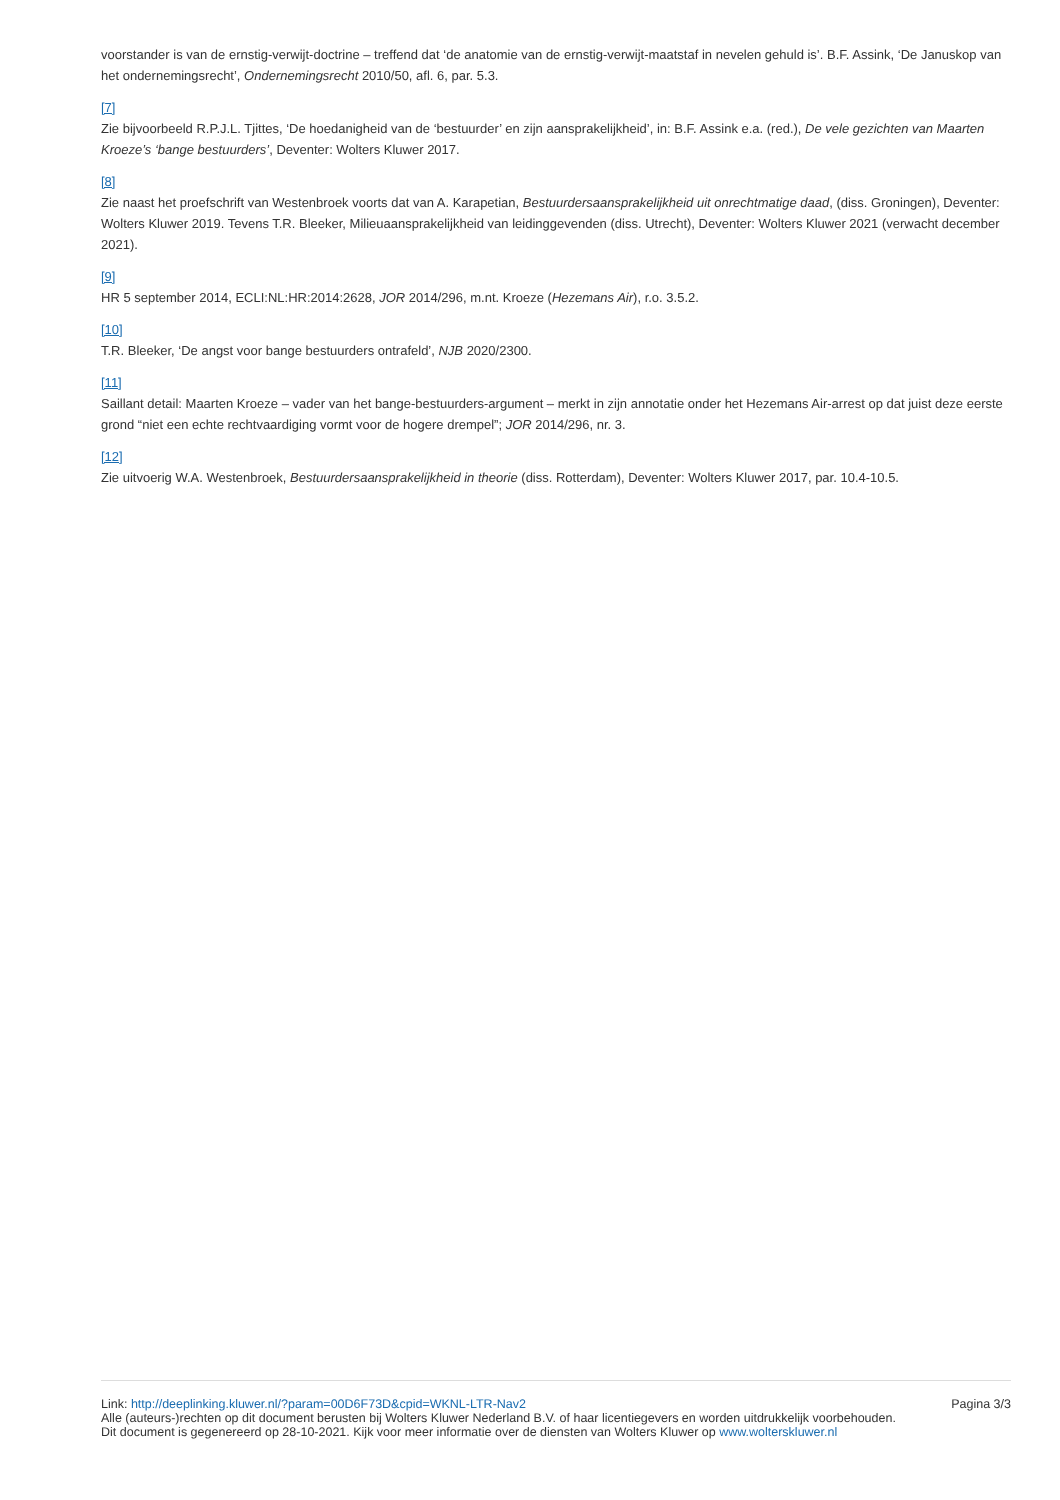voorstander is van de ernstig-verwijt-doctrine – treffend dat ‘de anatomie van de ernstig-verwijt-maatstaf in nevelen gehuld is’. B.F. Assink, ‘De Januskop van het ondernemingsrecht’, Ondernemingsrecht 2010/50, afl. 6, par. 5.3.
[7]
Zie bijvoorbeeld R.P.J.L. Tjittes, ‘De hoedanigheid van de ‘bestuurder’ en zijn aansprakelijkheid’, in: B.F. Assink e.a. (red.), De vele gezichten van Maarten Kroeze’s ‘bange bestuurders’, Deventer: Wolters Kluwer 2017.
[8]
Zie naast het proefschrift van Westenbroek voorts dat van A. Karapetian, Bestuurdersaansprakelijkheid uit onrechtmatige daad, (diss. Groningen), Deventer: Wolters Kluwer 2019. Tevens T.R. Bleeker, Milieuaansprakelijkheid van leidinggevenden (diss. Utrecht), Deventer: Wolters Kluwer 2021 (verwacht december 2021).
[9]
HR 5 september 2014, ECLI:NL:HR:2014:2628, JOR 2014/296, m.nt. Kroeze (Hezemans Air), r.o. 3.5.2.
[10]
T.R. Bleeker, ‘De angst voor bange bestuurders ontrafeld’, NJB 2020/2300.
[11]
Saillant detail: Maarten Kroeze – vader van het bange-bestuurders-argument – merkt in zijn annotatie onder het Hezemans Air-arrest op dat juist deze eerste grond “niet een echte rechtvaardiging vormt voor de hogere drempel”; JOR 2014/296, nr. 3.
[12]
Zie uitvoerig W.A. Westenbroek, Bestuurdersaansprakelijkheid in theorie (diss. Rotterdam), Deventer: Wolters Kluwer 2017, par. 10.4-10.5.
Link: http://deeplinking.kluwer.nl/?param=00D6F73D&cpid=WKNL-LTR-Nav2 Pagina 3/3
Alle (auteurs-)rechten op dit document berusten bij Wolters Kluwer Nederland B.V. of haar licentiegevers en worden uitdrukkelijk voorbehouden. Dit document is gegenereerd op 28-10-2021. Kijk voor meer informatie over de diensten van Wolters Kluwer op www.woltersk­luwer.nl